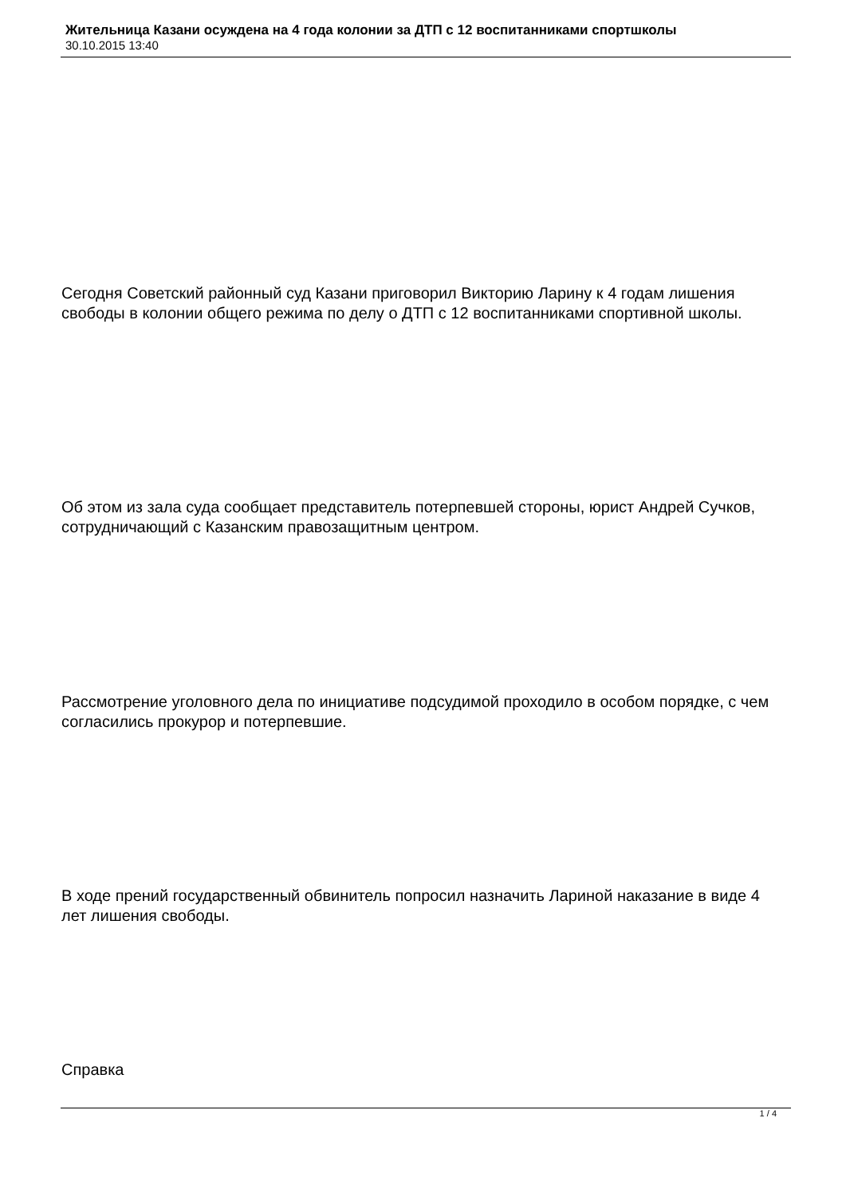Жительница Казани осуждена на 4 года колонии за ДТП с 12 воспитанниками спортшколы
30.10.2015 13:40
Сегодня Советский районный суд Казани приговорил Викторию Ларину к 4 годам лишения свободы в колонии общего режима по делу о ДТП с 12 воспитанниками спортивной школы.
Об этом из зала суда сообщает представитель потерпевшей стороны, юрист Андрей Сучков, сотрудничающий с Казанским правозащитным центром.
Рассмотрение уголовного дела по инициативе подсудимой проходило в особом порядке, с чем согласились прокурор и потерпевшие.
В ходе прений государственный обвинитель попросил назначить Лариной наказание в виде 4 лет лишения свободы.
Справка
1 / 4